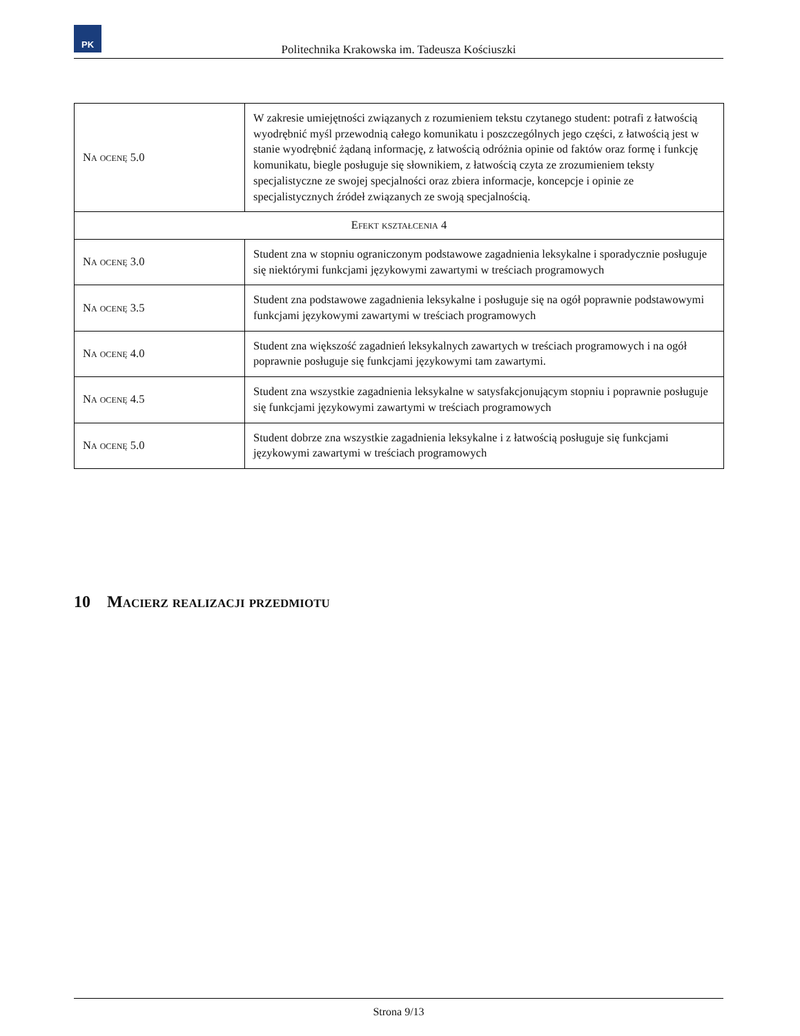PK
Politechnika Krakowska im. Tadeusza Kościuszki
| Na ocenę 5.0 | W zakresie umiejętności związanych z rozumieniem tekstu czytanego student: potrafi z łatwością wyodrębnić myśl przewodnią całego komunikatu i poszczególnych jego części, z łatwością jest w stanie wyodrębnić żądaną informację, z łatwością odróżnia opinie od faktów oraz formę i funkcję komunikatu, biegle posługuje się słownikiem, z łatwością czyta ze zrozumieniem teksty specjalistyczne ze swojej specjalności oraz zbiera informacje, koncepcje i opinie ze specjalistycznych źródeł związanych ze swoją specjalnością. |
| Efekt kształcenia 4 | |
| Na ocenę 3.0 | Student zna w stopniu ograniczonym podstawowe zagadnienia leksykalne i sporadycznie posługuje się niektórymi funkcjami językowymi zawartymi w treściach programowych |
| Na ocenę 3.5 | Student zna podstawowe zagadnienia leksykalne i posługuje się na ogół poprawnie podstawowymi funkcjami językowymi zawartymi w treściach programowych |
| Na ocenę 4.0 | Student zna większość zagadnień leksykalnych zawartych w treściach programowych i na ogół poprawnie posługuje się funkcjami językowymi tam zawartymi. |
| Na ocenę 4.5 | Student zna wszystkie zagadnienia leksykalne w satysfakcjonującym stopniu i poprawnie posługuje się funkcjami językowymi zawartymi w treściach programowych |
| Na ocenę 5.0 | Student dobrze zna wszystkie zagadnienia leksykalne i z łatwością posługuje się funkcjami językowymi zawartymi w treściach programowych |
10 Macierz realizacji przedmiotu
Strona 9/13